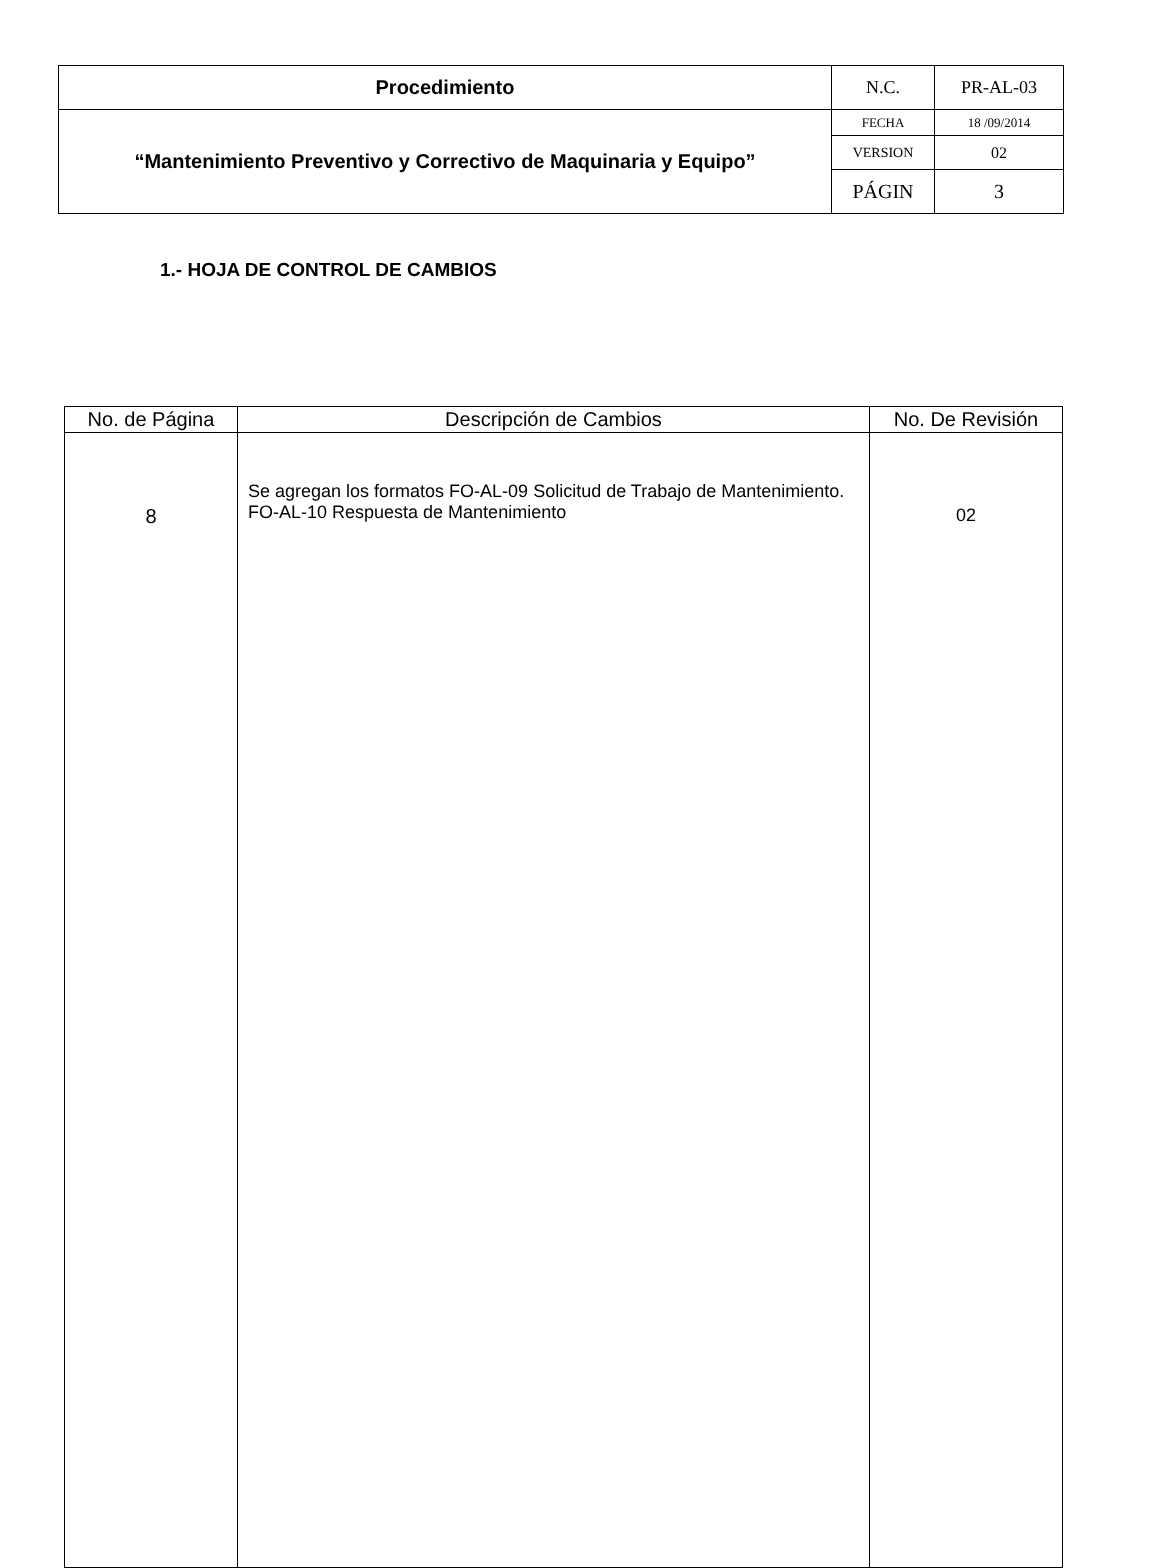| Procedimiento | N.C. | PR-AL-03 |
| “Mantenimiento Preventivo y Correctivo de Maquinaria y Equipo” | FECHA | 18 /09/2014 |
| | VERSION | 02 |
| | PÁGIN | 3 |
1.- HOJA DE CONTROL DE CAMBIOS
| No. de Página | Descripción de Cambios | No. De Revisión |
| --- | --- | --- |
| 8 | Se agregan los formatos FO-AL-09 Solicitud de Trabajo de Mantenimiento. FO-AL-10 Respuesta de Mantenimiento | 02 |